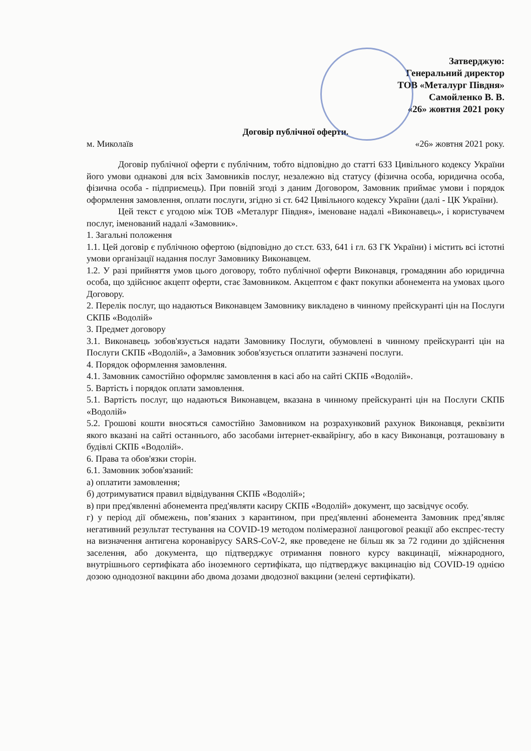Затверджую:
Генеральний директор
ТОВ «Металург Півдня»
Самойленко В. В.
«26» жовтня 2021 року
Договір публічної оферти.
м. Миколаїв «26» жовтня 2021 року.
Договір публічної оферти є публічним, тобто відповідно до статті 633 Цивільного кодексу України його умови однакові для всіх Замовників послуг, незалежно від статусу (фізична особа, юридична особа, фізична особа - підприємець). При повній згоді з даним Договором, Замовник приймає умови і порядок оформлення замовлення, оплати послуги, згідно зі ст. 642 Цивільного кодексу України (далі - ЦК України).
Цей текст є угодою між ТОВ «Металург Півдня», іменоване надалі «Виконавець», і користувачем послуг, іменований надалі «Замовник».
1. Загальні положення
1.1. Цей договір є публічною офертою (відповідно до ст.ст. 633, 641 і гл. 63 ГК України) і містить всі істотні умови організації надання послуг Замовнику Виконавцем.
1.2. У разі прийняття умов цього договору, тобто публічної оферти Виконавця, громадянин або юридична особа, що здійснює акцепт оферти, стає Замовником. Акцептом є факт покупки абонемента на умовах цього Договору.
2. Перелік послуг, що надаються Виконавцем Замовнику викладено в чинному прейскуранті цін на Послуги СКПБ «Водолій»
3. Предмет договору
3.1. Виконавець зобов'язується надати Замовнику Послуги, обумовлені в чинному прейскуранті цін на Послуги СКПБ «Водолій», а Замовник зобов'язується оплатити зазначені послуги.
4. Порядок оформлення замовлення.
4.1. Замовник самостійно оформляє замовлення в касі або на сайті СКПБ «Водолій».
5. Вартість і порядок оплати замовлення.
5.1. Вартість послуг, що надаються Виконавцем, вказана в чинному прейскуранті цін на Послуги СКПБ «Водолій»
5.2. Грошові кошти вносяться самостійно Замовником на розрахунковий рахунок Виконавця, реквізити якого вказані на сайті останнього, або засобами інтернет-еквайрінгу, або в касу Виконавця, розташовану в будівлі СКПБ «Водолій».
6. Права та обов'язки сторін.
6.1. Замовник зобов'язаний:
а) оплатити замовлення;
б) дотримуватися правил відвідування СКПБ «Водолій»;
в) при пред'явленні абонемента пред'являти касиру СКПБ «Водолій» документ, що засвідчує особу.
г) у період дії обмежень, пов’язаних з карантином, при пред'явленні абонемента Замовник пред’являє негативний результат тестування на COVID-19 методом полімеразної ланцюгової реакції або експрес-тесту на визначення антигена коронавірусу SARS-CoV-2, яке проведене не більш як за 72 години до здійснення заселення, або документа, що підтверджує отримання повного курсу вакцинації, міжнародного, внутрішнього сертифіката або іноземного сертифіката, що підтверджує вакцинацію від COVID-19 однією дозою однодозної вакцини або двома дозами дводозної вакцини (зелені сертифікати).